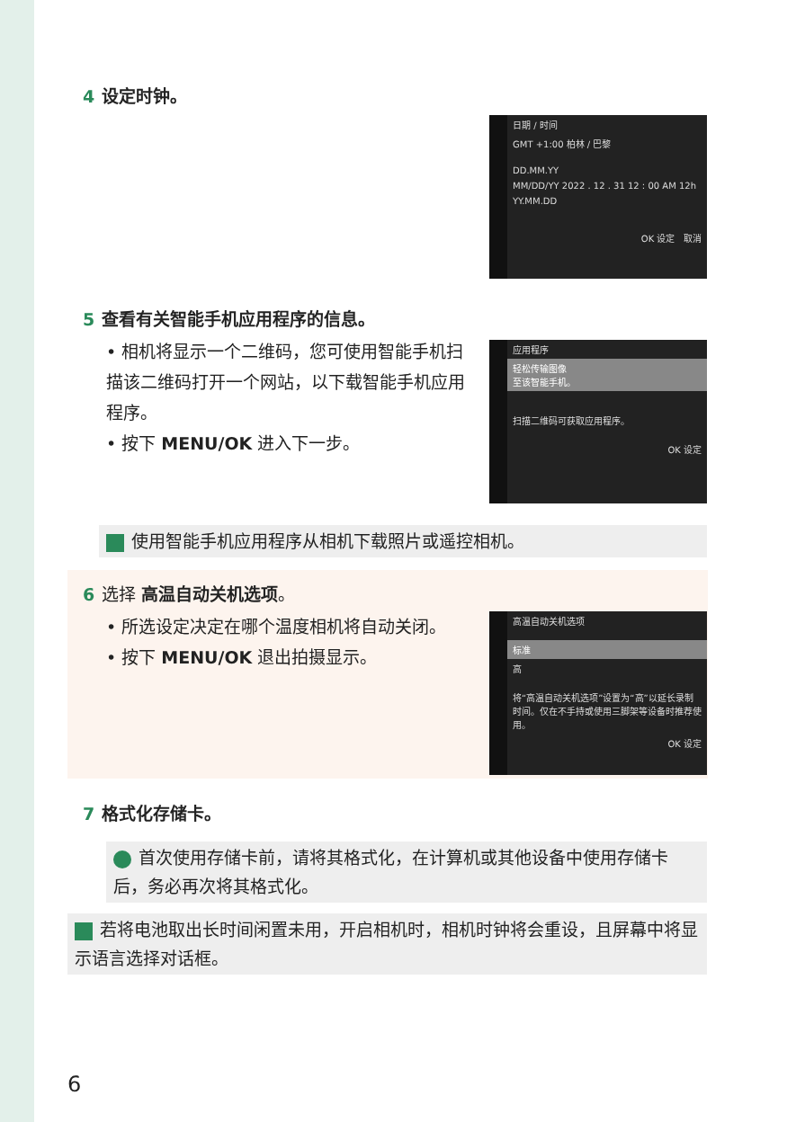4 设定时钟。
日期 / 时间
GMT +1:00 柏林 / 巴黎
DD.MM.YY
MM/DD/YY 2022 . 12 . 31 12 : 00 AM 12h
YY.MM.DD
OK 设定 取消
5 查看有关智能手机应用程序的信息。
• 相机将显示一个二维码，您可使用智能手机扫描该二维码打开一个网站，以下载智能手机应用程序。
• 按下 MENU/OK 进入下一步。
应用程序
轻松传输图像
至该智能手机。
扫描二维码可获取应用程序。
OK 设定
使用智能手机应用程序从相机下载照片或遥控相机。
6 选择 高温自动关机选项。
• 所选设定决定在哪个温度相机将自动关闭。
• 按下 MENU/OK 退出拍摄显示。
高温自动关机选项
标准
高
将“高温自动关机选项”设置为“高”以延长录制时间。仅在不手持或使用三脚架等设备时推荐使用。
OK 设定
7 格式化存储卡。
首次使用存储卡前，请将其格式化，在计算机或其他设备中使用存储卡后，务必再次将其格式化。
若将电池取出长时间闲置未用，开启相机时，相机时钟将会重设，且屏幕中将显示语言选择对话框。
6